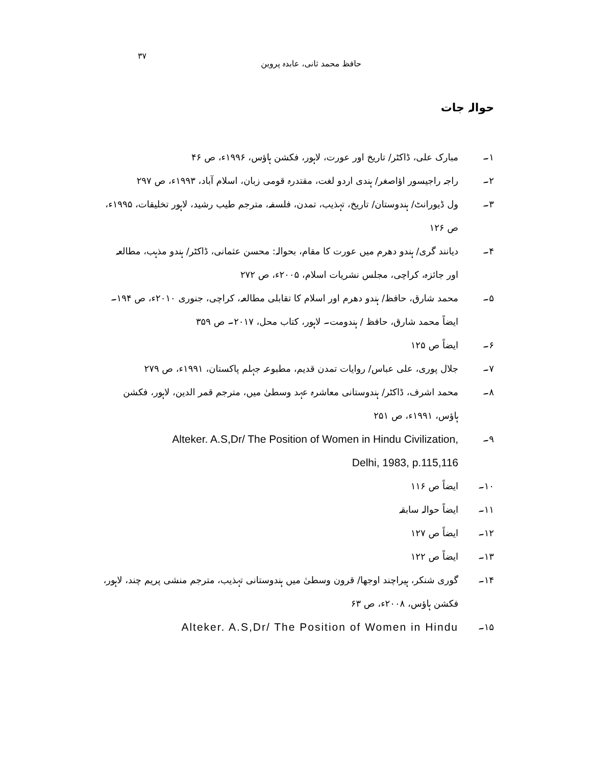۳۷ حافظ محمد ثانی، عابدہ پروین
حوالہ جات
۱۔ مبارک علی، ڈاکٹر/ تاریخ اور عورت، لاہور، فکشن ہاؤس، ۱۹۹۶ء، ص ۴۶
۲۔ راجہ راجیسور اؤاصغر/ ہندی اردو لغت، مقتدرہ قومی زبان، اسلام آباد، ۱۹۹۳ء، ص ۲۹۷
۳۔ ول ڈیورانٹ/ ہندوستان/ تاریخ، تہذیب، تمدن، فلسفہ، مترجم طیب رشید، لاہور تخلیقات، ۱۹۹۵ء، ص ۱۲۶
۴۔ دیانند گری/ ہندو دھرم میں عورت کا مقام، بحوالہ: محسن عثمانی، ڈاکٹر/ ہندو مذہب، مطالعہ اور جائزہ، کراچی، مجلس نشریات اسلام، ۲۰۰۵ء، ص ۲۷۲
۵۔ محمد شارق، حافظ/ ہندو دھرم اور اسلام کا تقابلی مطالعہ، کراچی، جنوری ۲۰۱۰ء، ص ۱۹۴۔ ایضاً محمد شارق، حافظ / ہندومت۔ لاہور، کتاب محل، ۲۰۱۷۔ ص ۳۵۹
۶۔ ایضاً ص ۱۲۵
۷۔ جلال پوری، علی عباس/ روایات تمدن قدیم، مطبوعہ جہلم پاکستان، ۱۹۹۱ء، ص ۲۷۹
۸۔ محمد اشرف، ڈاکٹر/ ہندوستانی معاشرہ عہد وسطیٰ میں، مترجم قمر الدین، لاہور، فکشن ہاؤس، ۱۹۹۱ء، ص ۲۵۱
۹۔ Alteker. A.S,Dr/ The Position of Women in Hindu Civilization,
Delhi, 1983, p.115,116
۱۰۔ ایضاً ص ۱۱۶
۱۱۔ ایضاً حوالہ سابقہ
۱۲۔ ایضاً ص ۱۲۷
۱۳۔ ایضاً ص ۱۲۲
۱۴۔ گوری شنکر، ہیراچند اوجھا/ قرون وسطیٰ میں ہندوستانی تہذیب، مترجم منشی پریم چند، لاہور، فکشن ہاؤس، ۲۰۰۸ء، ص ۶۳
۱۵۔ Alteker. A.S,Dr/ The Position of Women in Hindu